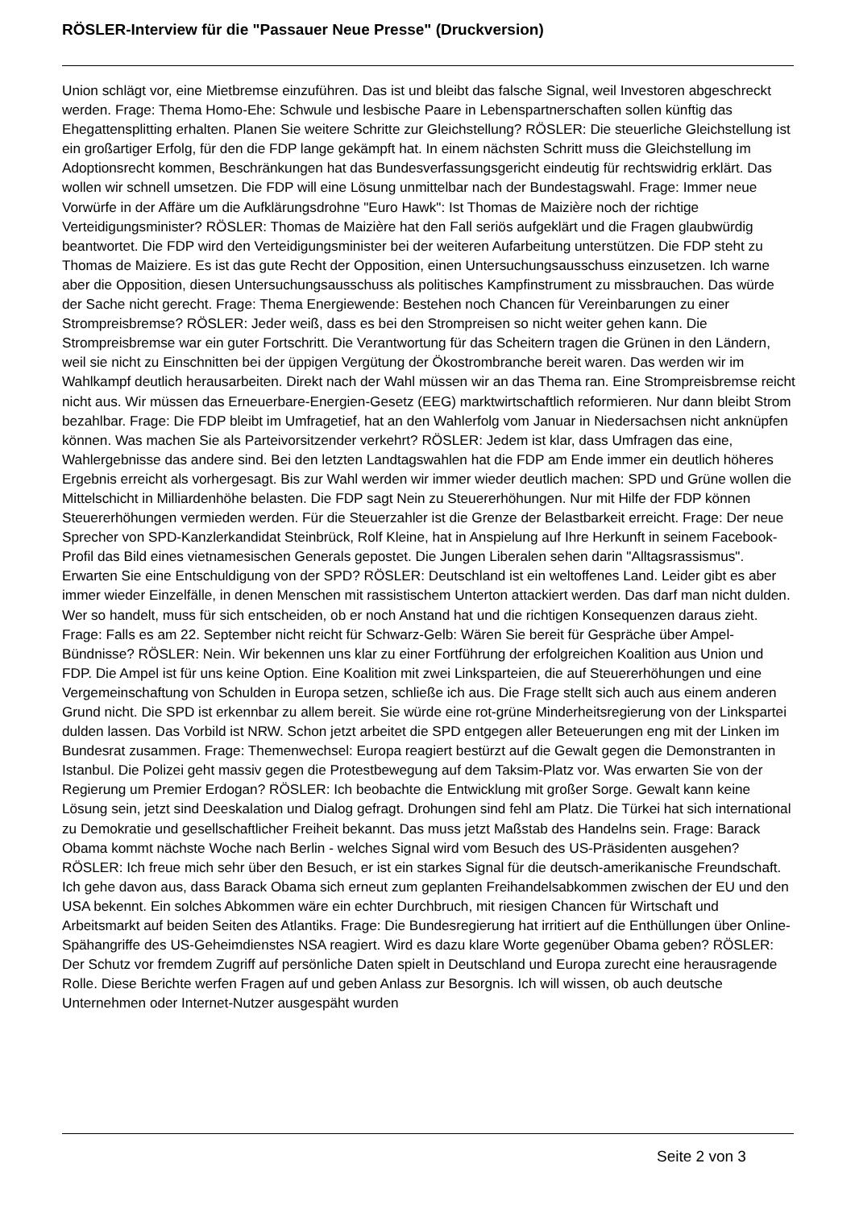RÖSLER-Interview für die "Passauer Neue Presse" (Druckversion)
Union schlägt vor, eine Mietbremse einzuführen. Das ist und bleibt das falsche Signal, weil Investoren abgeschreckt werden. Frage: Thema Homo-Ehe: Schwule und lesbische Paare in Lebenspartnerschaften sollen künftig das Ehegattensplitting erhalten. Planen Sie weitere Schritte zur Gleichstellung? RÖSLER: Die steuerliche Gleichstellung ist ein großartiger Erfolg, für den die FDP lange gekämpft hat. In einem nächsten Schritt muss die Gleichstellung im Adoptionsrecht kommen, Beschränkungen hat das Bundesverfassungsgericht eindeutig für rechtswidrig erklärt. Das wollen wir schnell umsetzen. Die FDP will eine Lösung unmittelbar nach der Bundestagswahl. Frage: Immer neue Vorwürfe in der Affäre um die Aufklärungsdrohne "Euro Hawk": Ist Thomas de Maizière noch der richtige Verteidigungsminister? RÖSLER: Thomas de Maizière hat den Fall seriös aufgeklärt und die Fragen glaubwürdig beantwortet. Die FDP wird den Verteidigungsminister bei der weiteren Aufarbeitung unterstützen. Die FDP steht zu Thomas de Maiziere. Es ist das gute Recht der Opposition, einen Untersuchungsausschuss einzusetzen. Ich warne aber die Opposition, diesen Untersuchungsausschuss als politisches Kampfinstrument zu missbrauchen. Das würde der Sache nicht gerecht. Frage: Thema Energiewende: Bestehen noch Chancen für Vereinbarungen zu einer Strompreisbremse? RÖSLER: Jeder weiß, dass es bei den Strompreisen so nicht weiter gehen kann. Die Strompreisbremse war ein guter Fortschritt. Die Verantwortung für das Scheitern tragen die Grünen in den Ländern, weil sie nicht zu Einschnitten bei der üppigen Vergütung der Ökostrombranche bereit waren. Das werden wir im Wahlkampf deutlich herausarbeiten. Direkt nach der Wahl müssen wir an das Thema ran. Eine Strompreisbremse reicht nicht aus. Wir müssen das Erneuerbare-Energien-Gesetz (EEG) marktwirtschaftlich reformieren. Nur dann bleibt Strom bezahlbar. Frage: Die FDP bleibt im Umfragetief, hat an den Wahlerfolg vom Januar in Niedersachsen nicht anknüpfen können. Was machen Sie als Parteivorsitzender verkehrt? RÖSLER: Jedem ist klar, dass Umfragen das eine, Wahlergebnisse das andere sind. Bei den letzten Landtagswahlen hat die FDP am Ende immer ein deutlich höheres Ergebnis erreicht als vorhergesagt. Bis zur Wahl werden wir immer wieder deutlich machen: SPD und Grüne wollen die Mittelschicht in Milliardenhöhe belasten. Die FDP sagt Nein zu Steuererhöhungen. Nur mit Hilfe der FDP können Steuererhöhungen vermieden werden. Für die Steuerzahler ist die Grenze der Belastbarkeit erreicht. Frage: Der neue Sprecher von SPD-Kanzlerkandidat Steinbrück, Rolf Kleine, hat in Anspielung auf Ihre Herkunft in seinem Facebook-Profil das Bild eines vietnamesischen Generals gepostet. Die Jungen Liberalen sehen darin "Alltagsrassismus". Erwarten Sie eine Entschuldigung von der SPD? RÖSLER: Deutschland ist ein weltoffenes Land. Leider gibt es aber immer wieder Einzelfälle, in denen Menschen mit rassistischem Unterton attackiert werden. Das darf man nicht dulden. Wer so handelt, muss für sich entscheiden, ob er noch Anstand hat und die richtigen Konsequenzen daraus zieht. Frage: Falls es am 22. September nicht reicht für Schwarz-Gelb: Wären Sie bereit für Gespräche über Ampel-Bündnisse? RÖSLER: Nein. Wir bekennen uns klar zu einer Fortführung der erfolgreichen Koalition aus Union und FDP. Die Ampel ist für uns keine Option. Eine Koalition mit zwei Linksparteien, die auf Steuererhöhungen und eine Vergemeinschaftung von Schulden in Europa setzen, schließe ich aus. Die Frage stellt sich auch aus einem anderen Grund nicht. Die SPD ist erkennbar zu allem bereit. Sie würde eine rot-grüne Minderheitsregierung von der Linkspartei dulden lassen. Das Vorbild ist NRW. Schon jetzt arbeitet die SPD entgegen aller Beteuerungen eng mit der Linken im Bundesrat zusammen. Frage: Themenwechsel: Europa reagiert bestürzt auf die Gewalt gegen die Demonstranten in Istanbul. Die Polizei geht massiv gegen die Protestbewegung auf dem Taksim-Platz vor. Was erwarten Sie von der Regierung um Premier Erdogan? RÖSLER: Ich beobachte die Entwicklung mit großer Sorge. Gewalt kann keine Lösung sein, jetzt sind Deeskalation und Dialog gefragt. Drohungen sind fehl am Platz. Die Türkei hat sich international zu Demokratie und gesellschaftlicher Freiheit bekannt. Das muss jetzt Maßstab des Handelns sein. Frage: Barack Obama kommt nächste Woche nach Berlin - welches Signal wird vom Besuch des US-Präsidenten ausgehen? RÖSLER: Ich freue mich sehr über den Besuch, er ist ein starkes Signal für die deutsch-amerikanische Freundschaft. Ich gehe davon aus, dass Barack Obama sich erneut zum geplanten Freihandelsabkommen zwischen der EU und den USA bekennt. Ein solches Abkommen wäre ein echter Durchbruch, mit riesigen Chancen für Wirtschaft und Arbeitsmarkt auf beiden Seiten des Atlantiks. Frage: Die Bundesregierung hat irritiert auf die Enthüllungen über Online-Spähangriffe des US-Geheimdienstes NSA reagiert. Wird es dazu klare Worte gegenüber Obama geben? RÖSLER: Der Schutz vor fremdem Zugriff auf persönliche Daten spielt in Deutschland und Europa zurecht eine herausragende Rolle. Diese Berichte werfen Fragen auf und geben Anlass zur Besorgnis. Ich will wissen, ob auch deutsche Unternehmen oder Internet-Nutzer ausgespäht wurden
Seite 2 von 3